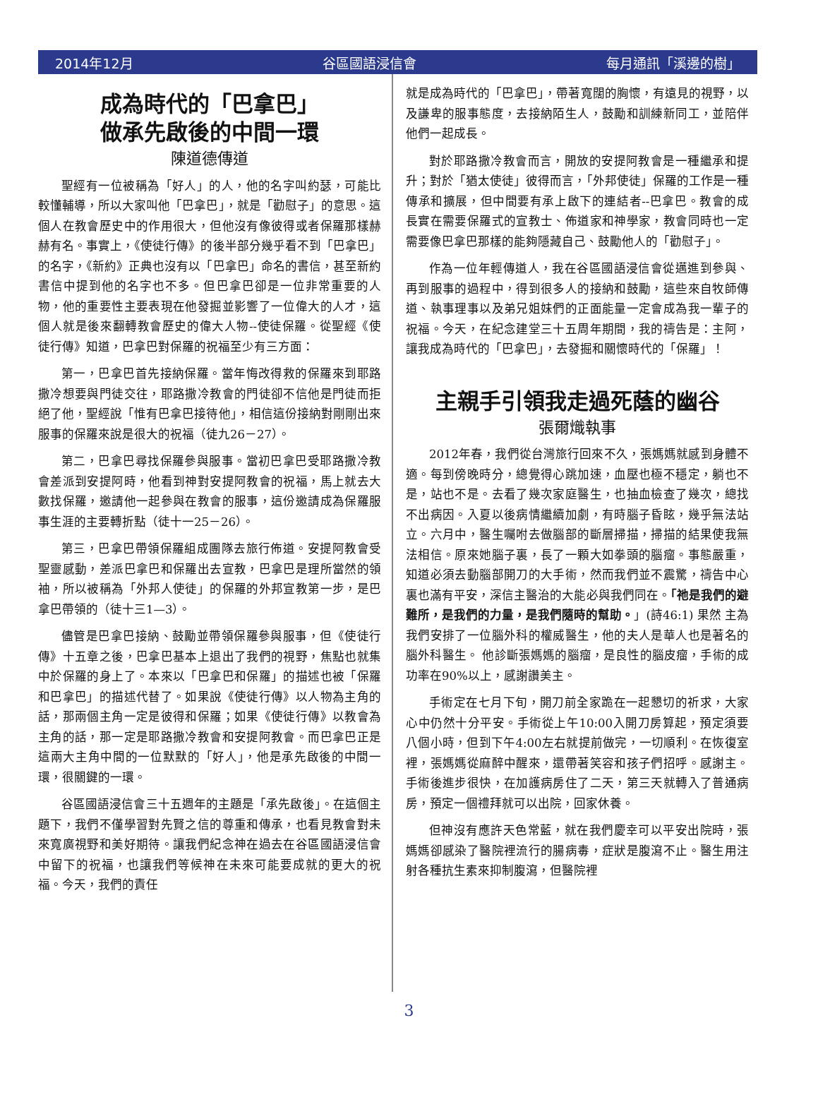2014年12月 谷區國語浸信會 每月通訊「溪邊的樹」
成為時代的「巴拿巴」
做承先啟後的中間一環
陳道德傳道
聖經有一位被稱為「好人」的人，他的名字叫約瑟，可能比較懂輔導，所以大家叫他「巴拿巴」，就是「勸慰子」的意思。這個人在教會歷史中的作用很大，但他沒有像彼得或者保羅那樣赫赫有名。事實上，《使徒行傳》的後半部分幾乎看不到「巴拿巴」的名字，《新約》正典也沒有以「巴拿巴」命名的書信，甚至新約書信中提到他的名字也不多。但巴拿巴卻是一位非常重要的人物，他的重要性主要表現在他發掘並影響了一位偉大的人才，這個人就是後來翻轉教會歷史的偉大人物--使徒保羅。從聖經《使徒行傳》知道，巴拿巴對保羅的祝福至少有三方面：
第一，巴拿巴首先接納保羅。當年悔改得救的保羅來到耶路撒冷想要與門徒交往，耶路撒冷教會的門徒卻不信他是門徒而拒絕了他，聖經說「惟有巴拿巴接待他」，相信這份接納對剛剛出來服事的保羅來說是很大的祝福（徒九26－27）。
第二，巴拿巴尋找保羅參與服事。當初巴拿巴受耶路撒冷教會差派到安提阿時，他看到神對安提阿教會的祝福，馬上就去大數找保羅，邀請他一起參與在教會的服事，這份邀請成為保羅服事生涯的主要轉折點（徒十一25－26）。
第三，巴拿巴帶領保羅組成團隊去旅行佈道。安提阿教會受聖靈感動，差派巴拿巴和保羅出去宣教，巴拿巴是理所當然的領袖，所以被稱為「外邦人使徒」的保羅的外邦宣教第一步，是巴拿巴帶領的（徒十三1—3）。
儘管是巴拿巴接納、鼓勵並帶領保羅參與服事，但《使徒行傳》十五章之後，巴拿巴基本上退出了我們的視野，焦點也就集中於保羅的身上了。本來以「巴拿巴和保羅」的描述也被「保羅和巴拿巴」的描述代替了。如果說《使徒行傳》以人物為主角的話，那兩個主角一定是彼得和保羅；如果《使徒行傳》以教會為主角的話，那一定是耶路撒冷教會和安提阿教會。而巴拿巴正是這兩大主角中間的一位默默的「好人」，他是承先啟後的中間一環，很關鍵的一環。
谷區國語浸信會三十五週年的主題是「承先啟後」。在這個主題下，我們不僅學習對先賢之信的尊重和傳承，也看見教會對未來寬廣視野和美好期待。讓我們紀念神在過去在谷區國語浸信會中留下的祝福，也讓我們等候神在未來可能要成就的更大的祝福。今天，我們的責任
就是成為時代的「巴拿巴」，帶著寬闊的胸懷，有遠見的視野，以及謙卑的服事態度，去接納陌生人，鼓勵和訓練新同工，並陪伴他們一起成長。
對於耶路撒冷教會而言，開放的安提阿教會是一種繼承和提升；對於「猶太使徒」彼得而言，「外邦使徒」保羅的工作是一種傳承和擴展，但中間要有承上啟下的連結者--巴拿巴。教會的成長實在需要保羅式的宣教士、佈道家和神學家，教會同時也一定需要像巴拿巴那樣的能夠隱藏自己、鼓勵他人的「勸慰子」。
作為一位年輕傳道人，我在谷區國語浸信會從邁進到參與、再到服事的過程中，得到很多人的接納和鼓勵，這些來自牧師傳道、執事理事以及弟兄姐妹們的正面能量一定會成為我一輩子的祝福。今天，在紀念建堂三十五周年期間，我的禱告是：主阿，讓我成為時代的「巴拿巴」，去發掘和關懷時代的「保羅」！
主親手引領我走過死蔭的幽谷
張爾熾執事
2012年春，我們從台灣旅行回來不久，張媽媽就感到身體不適。每到傍晚時分，總覺得心跳加速，血壓也極不穩定，躺也不是，站也不是。去看了幾次家庭醫生，也抽血檢查了幾次，總找不出病因。入夏以後病情繼續加劇，有時腦子昏眩，幾乎無法站立。六月中，醫生囑咐去做腦部的斷層掃描，掃描的結果使我無法相信。原來她腦子裏，長了一顆大如拳頭的腦瘤。事態嚴重，知道必須去動腦部開刀的大手術，然而我們並不震驚，禱告中心裏也滿有平安，深信主醫治的大能必與我們同在。「祂是我們的避難所，是我們的力量，是我們隨時的幫助。」(詩46:1) 果然 主為我們安排了一位腦外科的權威醫生，他的夫人是華人也是著名的腦外科醫生。 他診斷張媽媽的腦瘤，是良性的腦皮瘤，手術的成功率在90%以上，感謝讚美主。
手術定在七月下旬，開刀前全家跪在一起懇切的祈求，大家心中仍然十分平安。手術從上午10:00入開刀房算起，預定須要八個小時，但到下午4:00左右就提前做完，一切順利。在恢復室裡，張媽媽從麻醉中醒來，還帶著笑容和孩子們招呼。感謝主。手術後進步很快，在加護病房住了二天，第三天就轉入了普通病房，預定一個禮拜就可以出院，回家休養。
但神沒有應許天色常藍，就在我們慶幸可以平安出院時，張媽媽卻感染了醫院裡流行的腸病毒，症狀是腹瀉不止。醫生用注射各種抗生素來抑制腹瀉，但醫院裡
3